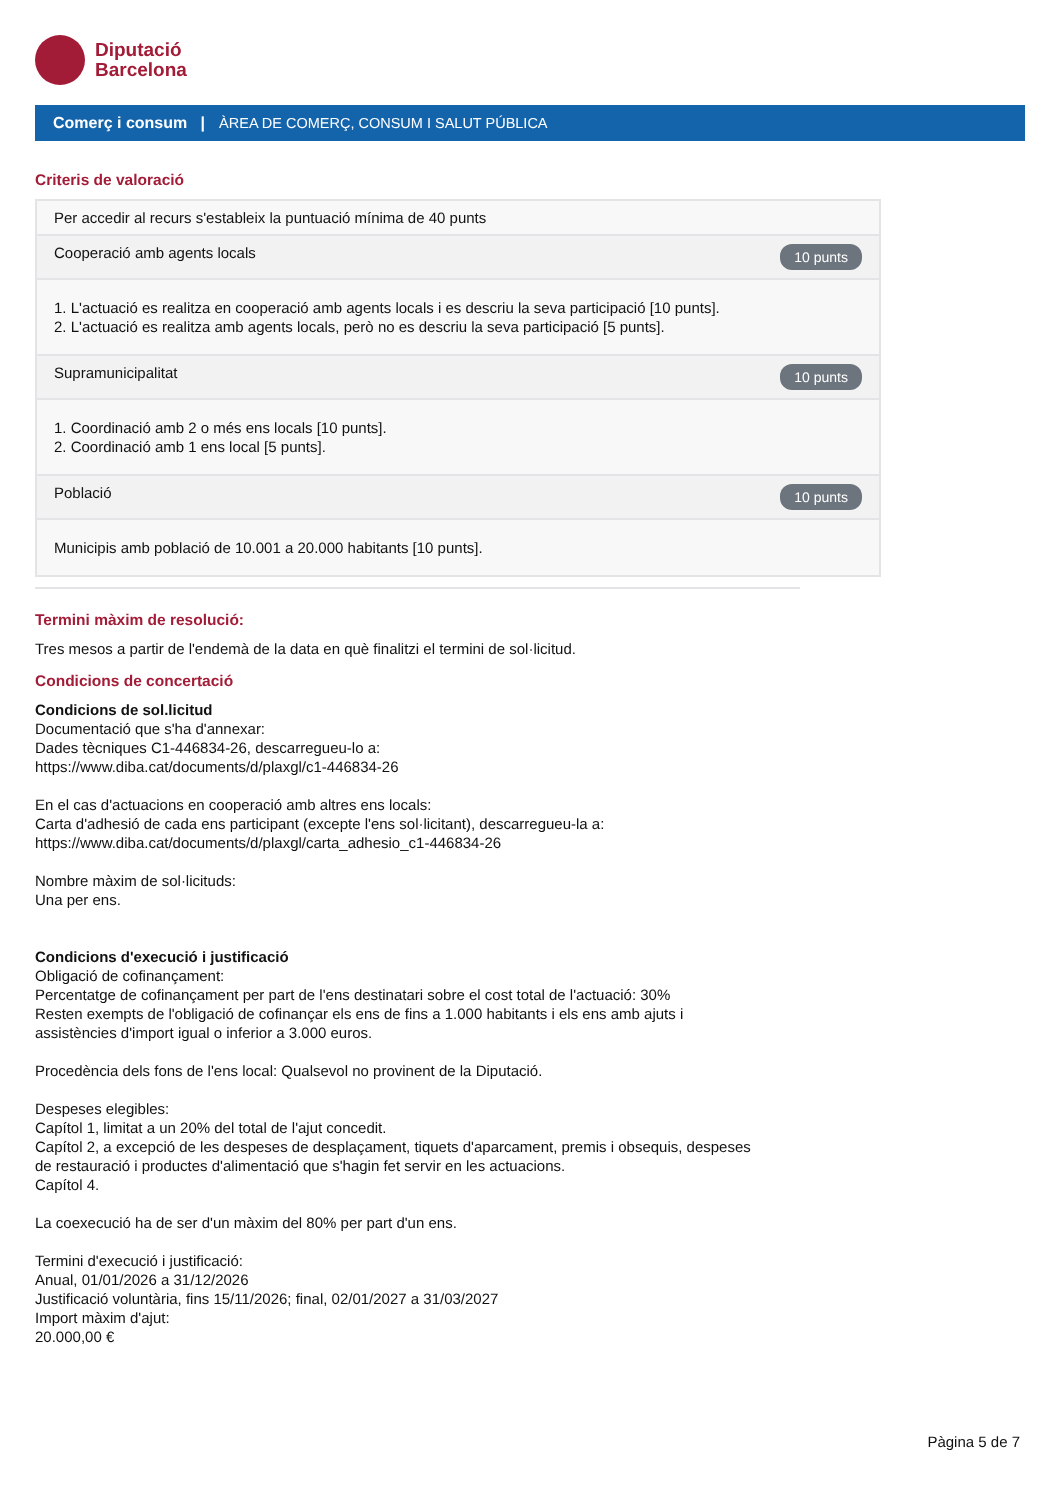Diputació
Barcelona
Comerç i consum | ÀREA DE COMERÇ, CONSUM I SALUT PÚBLICA
Criteris de valoració
| Per accedir al recurs s'estableix la puntuació mínima de 40 punts |
| Cooperació amb agents locals 10 punts |
| 1. L'actuació es realitza en cooperació amb agents locals i es descriu la seva participació [10 punts]. 2. L'actuació es realitza amb agents locals, però no es descriu la seva participació [5 punts]. |
| Supramunicipalitat 10 punts |
| 1. Coordinació amb 2 o més ens locals [10 punts]. 2. Coordinació amb 1 ens local [5 punts]. |
| Població 10 punts |
| Municipis amb població de 10.001 a 20.000 habitants [10 punts]. |
Termini màxim de resolució:
Tres mesos a partir de l'endemà de la data en què finalitzi el termini de sol·licitud.
Condicions de concertació
Condicions de sol.licitud
Documentació que s'ha d'annexar:
Dades tècniques C1-446834-26, descarregueu-lo a:
https://www.diba.cat/documents/d/plaxgl/c1-446834-26
En el cas d'actuacions en cooperació amb altres ens locals:
Carta d'adhesió de cada ens participant (excepte l'ens sol·licitant), descarregueu-la a:
https://www.diba.cat/documents/d/plaxgl/carta_adhesio_c1-446834-26
Nombre màxim de sol·licituds:
Una per ens.
Condicions d'execució i justificació
Obligació de cofinançament:
Percentatge de cofinançament per part de l'ens destinatari sobre el cost total de l'actuació: 30%
Resten exempts de l'obligació de cofinançar els ens de fins a 1.000 habitants i els ens amb ajuts i
assistències d'import igual o inferior a 3.000 euros.
Procedència dels fons de l'ens local: Qualsevol no provinent de la Diputació.
Despeses elegibles:
Capítol 1, limitat a un 20% del total de l'ajut concedit.
Capítol 2, a excepció de les despeses de desplaçament, tiquets d'aparcament, premis i obsequis, despeses
de restauració i productes d'alimentació que s'hagin fet servir en les actuacions.
Capítol 4.
La coexecució ha de ser d'un màxim del 80% per part d'un ens.
Termini d'execució i justificació:
Anual, 01/01/2026 a 31/12/2026
Justificació voluntària, fins 15/11/2026; final, 02/01/2027 a 31/03/2027
Import màxim d'ajut:
20.000,00 €
Pàgina 5 de 7